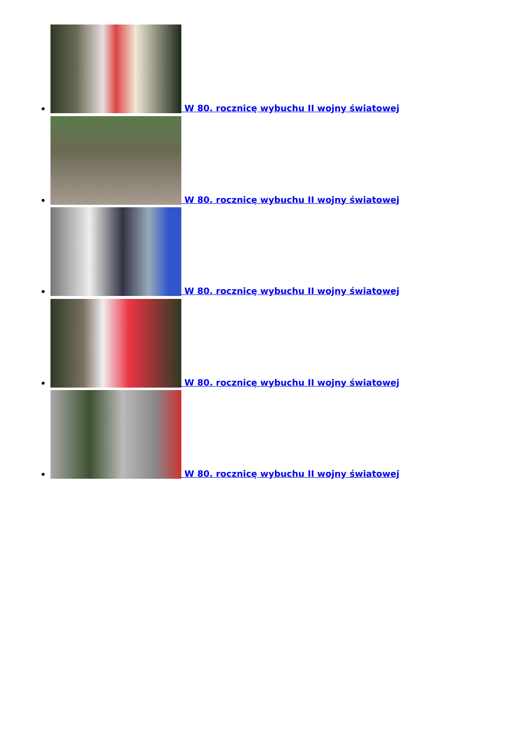W 80. rocznicę wybuchu II wojny światowej
W 80. rocznicę wybuchu II wojny światowej
W 80. rocznicę wybuchu II wojny światowej
W 80. rocznicę wybuchu II wojny światowej
W 80. rocznicę wybuchu II wojny światowej